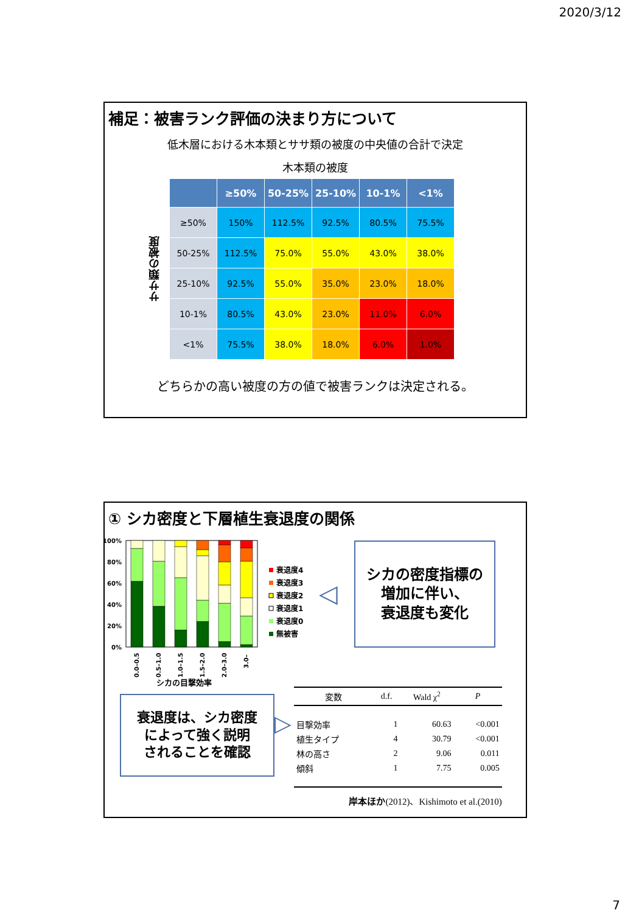2020/3/12
補足：被害ランク評価の決まり方について
低木層における木本類とササ類の被度の中央値の合計で決定
木本類の被度
ササ類の被度
| | ≥50% | 50-25% | 25-10% | 10-1% | <1% |
| --- | --- | --- | --- | --- | --- |
| ≥50% | 150% | 112.5% | 92.5% | 80.5% | 75.5% |
| 50-25% | 112.5% | 75.0% | 55.0% | 43.0% | 38.0% |
| 25-10% | 92.5% | 55.0% | 35.0% | 23.0% | 18.0% |
| 10-1% | 80.5% | 43.0% | 23.0% | 11.0% | 6.0% |
| <1% | 75.5% | 38.0% | 18.0% | 6.0% | 1.0% |
どちらかの高い被度の方の値で被害ランクは決定される。
① シカ密度と下層植生衰退度の関係
100%
80%
60%
40%
20%
0%
0.0–0.5
0.5–1.0
1.0–1.5
1.5–2.0
2.0–3.0
3.0–
シカの目撃効率
衰退度4
衰退度3
衰退度2
衰退度1
衰退度0
無被害
◁
シカの密度指標の
増加に伴い、
衰退度も変化
衰退度は、シカ密度
によって強く説明
されることを確認
▷
| 変数 | d.f. | Wald χ<sup>2</sup> | P |
| --- | --- | --- | --- |
| 目撃効率 | 1 | 60.63 | <0.001 |
| 植生タイプ | 4 | 30.79 | <0.001 |
| 林の高さ | 2 | 9.06 | 0.011 |
| 傾斜 | 1 | 7.75 | 0.005 |
岸本ほか(2012)、Kishimoto et al.(2010)
7